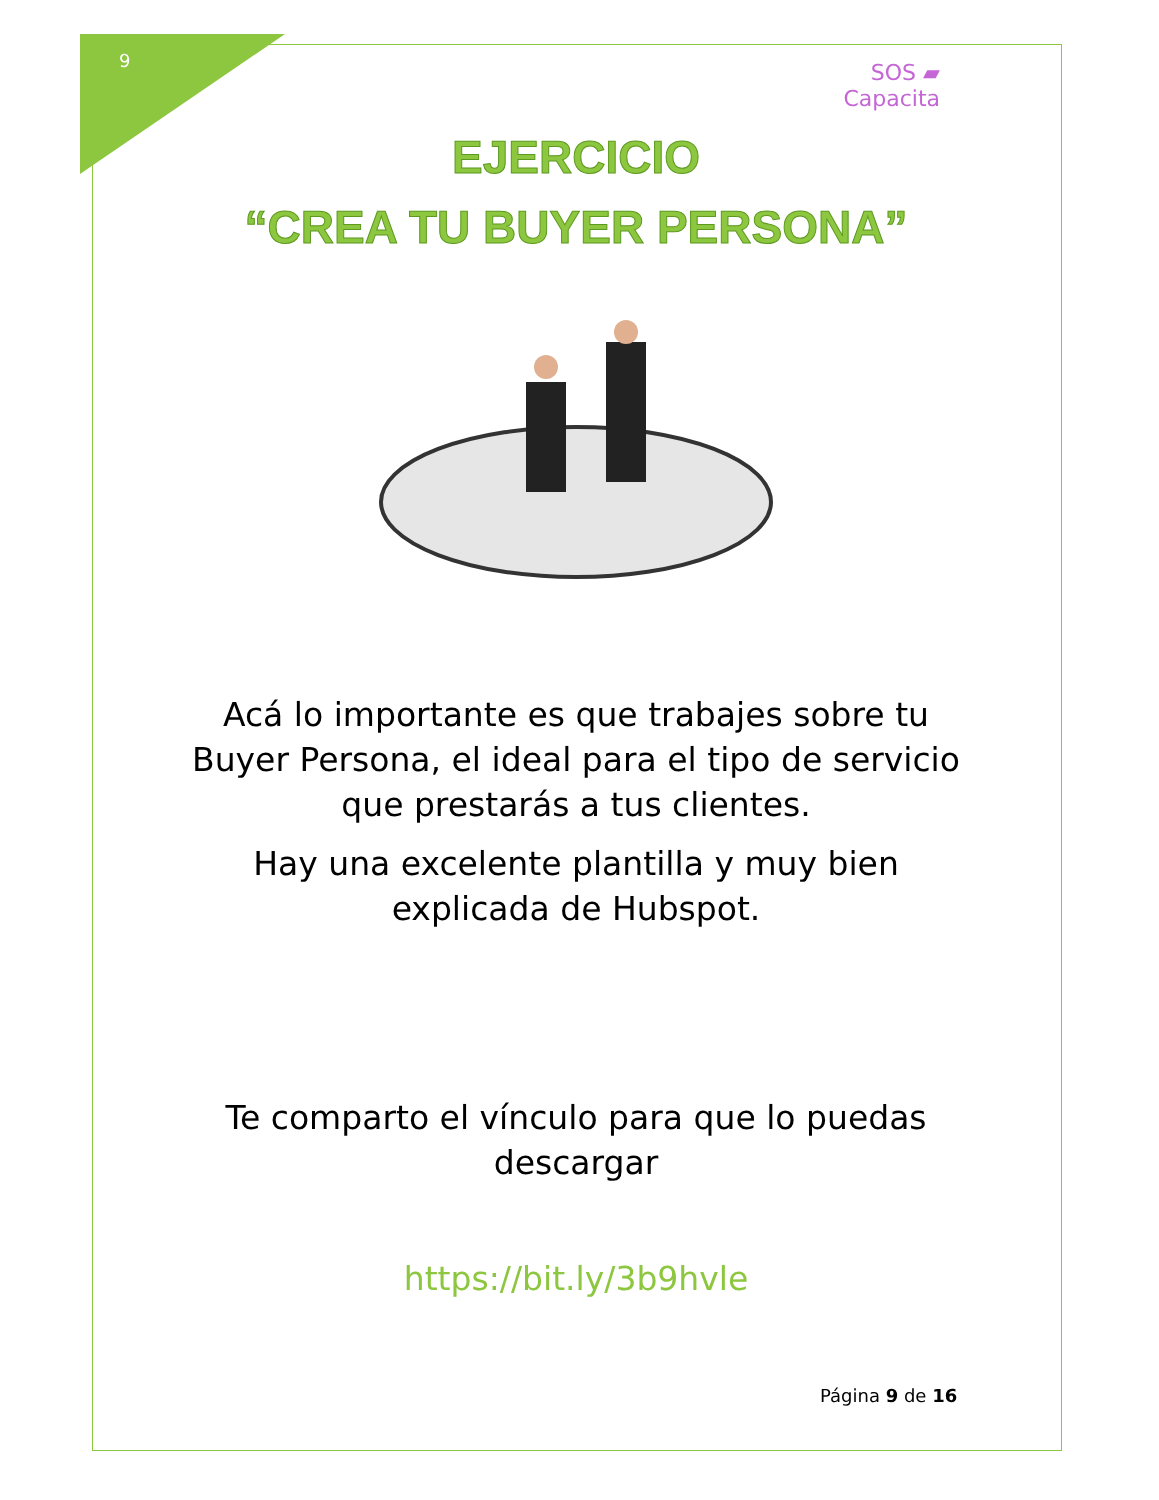9
SOS ▰
Capacita
EJERCICIO
“CREA TU BUYER PERSONA”
Acá lo importante es que trabajes sobre tu
Buyer Persona, el ideal para el tipo de servicio
que prestarás a tus clientes.
Hay una excelente plantilla y muy bien
explicada de Hubspot.
Te comparto el vínculo para que lo puedas
descargar
https://bit.ly/3b9hvle
Página 9 de 16